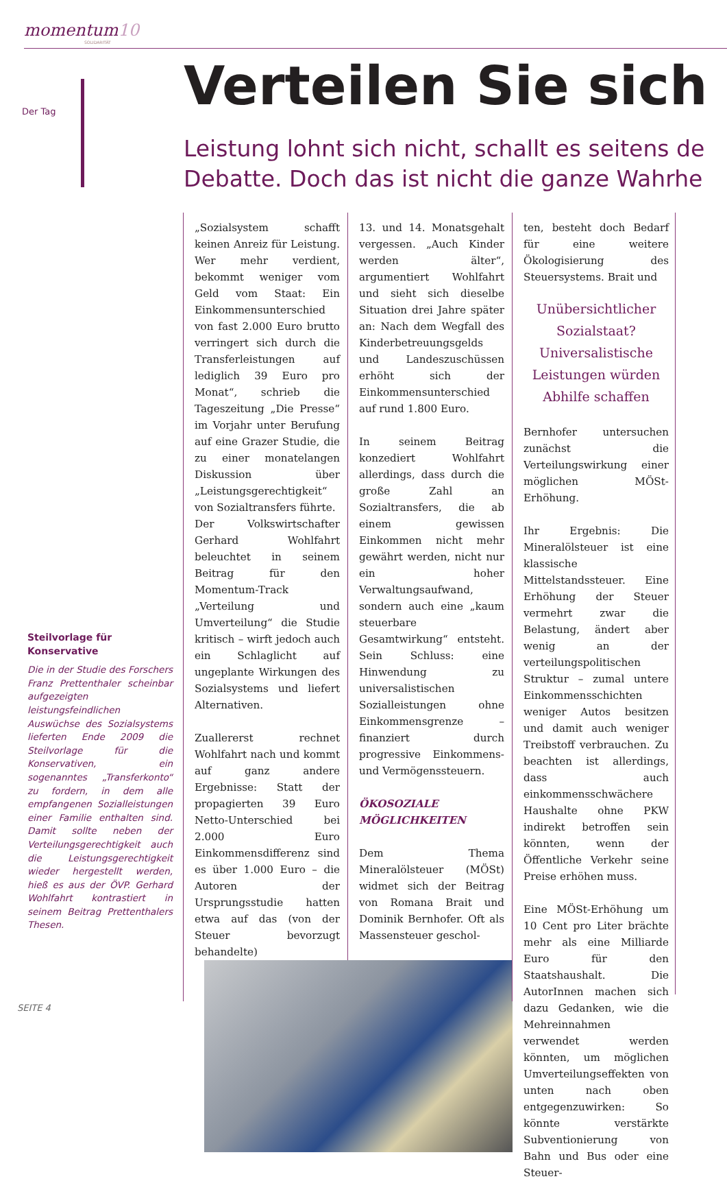momentum10
SOLIDARITÄT
Der Tag Verteilen Sie sich
Leistung lohnt sich nicht, schallt es seitens de
Debatte. Doch das ist nicht die ganze Wahrhe
Steilvorlage für Konservative
Die in der Studie des Forschers Franz Prettenthaler scheinbar aufgezeigten leistungsfeindlichen Auswüchse des Sozialsystems lieferten Ende 2009 die Steilvorlage für die Konservativen, ein sogenanntes „Transferkonto“ zu fordern, in dem alle empfangenen Sozialleistungen einer Familie enthalten sind. Damit sollte neben der Verteilungsgerechtigkeit auch die Leistungsgerechtigkeit wieder hergestellt werden, hieß es aus der ÖVP. Gerhard Wohlfahrt kontrastiert in seinem Beitrag Prettenthalers Thesen.
„Sozialsystem schafft keinen Anreiz für Leistung. Wer mehr verdient, bekommt weniger vom Geld vom Staat: Ein Einkommensunterschied von fast 2.000 Euro brutto verringert sich durch die Transferleistungen auf lediglich 39 Euro pro Monat“, schrieb die Tageszeitung „Die Presse“ im Vorjahr unter Berufung auf eine Grazer Studie, die zu einer monatelangen Diskussion über „Leistungsgerechtigkeit“ von Sozialtransfers führte.
Der Volkswirtschafter Gerhard Wohlfahrt beleuchtet in seinem Beitrag für den Momentum-Track „Verteilung und Umverteilung“ die Studie kritisch – wirft jedoch auch ein Schlaglicht auf ungeplante Wirkungen des Sozialsystems und liefert Alternativen.
Zuallererst rechnet Wohlfahrt nach und kommt auf ganz andere Ergebnisse: Statt der propagierten 39 Euro Netto-Unterschied bei 2.000 Euro Einkommensdifferenz sind es über 1.000 Euro – die Autoren der Ursprungsstudie hatten etwa auf das (von der Steuer bevorzugt behandelte)
13. und 14. Monatsgehalt vergessen. „Auch Kinder werden älter“, argumentiert Wohlfahrt und sieht sich dieselbe Situation drei Jahre später an: Nach dem Wegfall des Kinderbetreuungsgelds und Landeszuschüssen erhöht sich der Einkommensunterschied auf rund 1.800 Euro.
In seinem Beitrag konzediert Wohlfahrt allerdings, dass durch die große Zahl an Sozialtransfers, die ab einem gewissen Einkommen nicht mehr gewährt werden, nicht nur ein hoher Verwaltungsaufwand, sondern auch eine „kaum steuerbare Gesamtwirkung“ entsteht. Sein Schluss: eine Hinwendung zu universalistischen Sozialleistungen ohne Einkommensgrenze – finanziert durch progressive Einkommens- und Vermögenssteuern.
ÖKOSOZIALE MÖGLICHKEITEN
Dem Thema Mineralölsteuer (MÖSt) widmet sich der Beitrag von Romana Brait und Dominik Bernhofer. Oft als Massensteuer geschol-
ten, besteht doch Bedarf für eine weitere Ökologisierung des Steuersystems. Brait und
Unübersichtlicher Sozialstaat? Universalistische Leistungen würden Abhilfe schaffen
Bernhofer untersuchen zunächst die Verteilungswirkung einer möglichen MÖSt-Erhöhung.
Ihr Ergebnis: Die Mineralölsteuer ist eine klassische Mittelstandssteuer. Eine Erhöhung der Steuer vermehrt zwar die Belastung, ändert aber wenig an der verteilungspolitischen Struktur – zumal untere Einkommensschichten weniger Autos besitzen und damit auch weniger Treibstoff verbrauchen. Zu beachten ist allerdings, dass auch einkommensschwächere Haushalte ohne PKW indirekt betroffen sein könnten, wenn der Öffentliche Verkehr seine Preise erhöhen muss.
Eine MÖSt-Erhöhung um 10 Cent pro Liter brächte mehr als eine Milliarde Euro für den Staatshaushalt. Die AutorInnen machen sich dazu Gedanken, wie die Mehreinnahmen verwendet werden könnten, um möglichen Umverteilungseffekten von unten nach oben entgegenzuwirken: So könnte verstärkte Subventionierung von Bahn und Bus oder eine Steuer-
SEITE 4